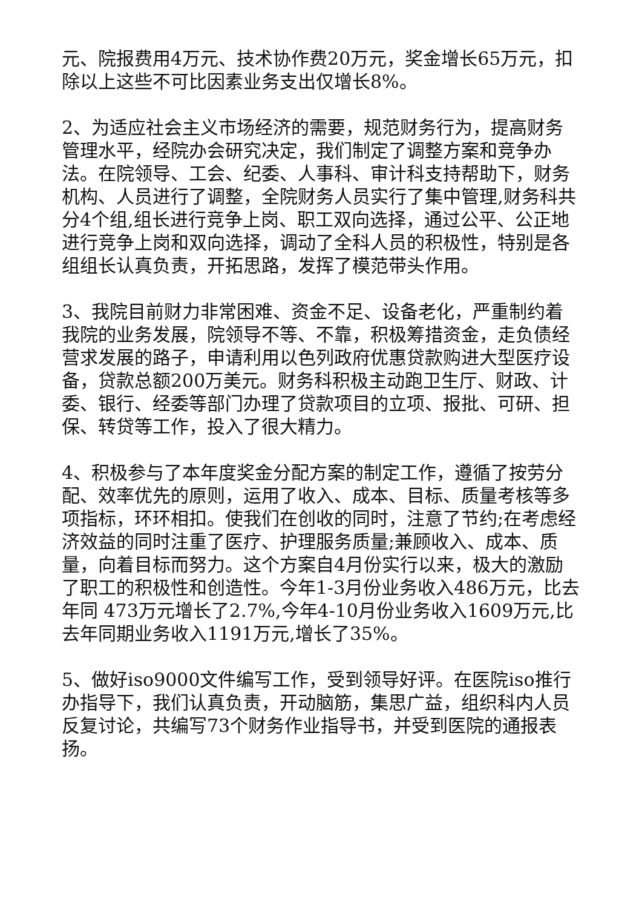元、院报费用4万元、技术协作费20万元，奖金增长65万元，扣除以上这些不可比因素业务支出仅增长8%。
2、为适应社会主义市场经济的需要，规范财务行为，提高财务管理水平，经院办会研究决定，我们制定了调整方案和竞争办法。在院领导、工会、纪委、人事科、审计科支持帮助下，财务机构、人员进行了调整，全院财务人员实行了集中管理,财务科共分4个组,组长进行竞争上岗、职工双向选择，通过公平、公正地进行竞争上岗和双向选择，调动了全科人员的积极性，特别是各组组长认真负责，开拓思路，发挥了模范带头作用。
3、我院目前财力非常困难、资金不足、设备老化，严重制约着我院的业务发展，院领导不等、不靠，积极筹措资金，走负债经营求发展的路子，申请利用以色列政府优惠贷款购进大型医疗设备，贷款总额200万美元。财务科积极主动跑卫生厅、财政、计委、银行、经委等部门办理了贷款项目的立项、报批、可研、担保、转贷等工作，投入了很大精力。
4、积极参与了本年度奖金分配方案的制定工作，遵循了按劳分配、效率优先的原则，运用了收入、成本、目标、质量考核等多项指标，环环相扣。使我们在创收的同时，注意了节约;在考虑经济效益的同时注重了医疗、护理服务质量;兼顾收入、成本、质量，向着目标而努力。这个方案自4月份实行以来，极大的激励了职工的积极性和创造性。今年1-3月份业务收入486万元，比去年同 473万元增长了2.7%,今年4-10月份业务收入1609万元,比去年同期业务收入1191万元,增长了35%。
5、做好iso9000文件编写工作，受到领导好评。在医院iso推行办指导下，我们认真负责，开动脑筋，集思广益，组织科内人员反复讨论，共编写73个财务作业指导书，并受到医院的通报表扬。